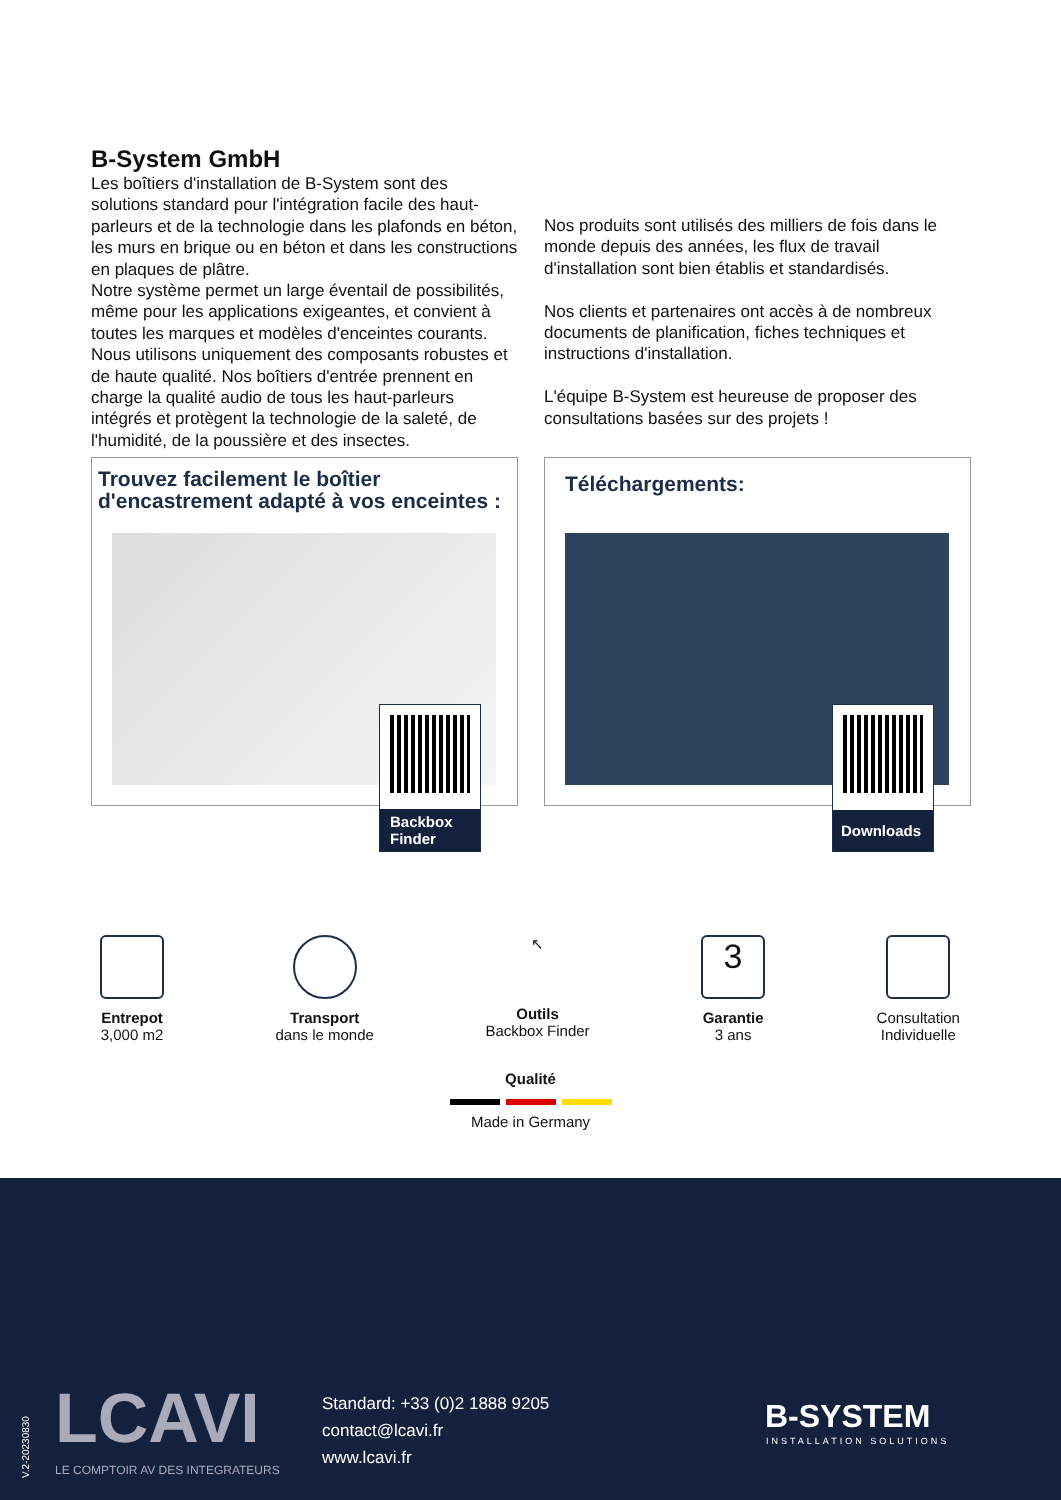B-System GmbH
Les boîtiers d'installation de B-System sont des solutions standard pour l'intégration facile des haut-parleurs et de la technologie dans les plafonds en béton, les murs en brique ou en béton et dans les constructions en plaques de plâtre.
Notre système permet un large éventail de possibilités, même pour les applications exigeantes, et convient à toutes les marques et modèles d'enceintes courants.
Nous utilisons uniquement des composants robustes et de haute qualité. Nos boîtiers d'entrée prennent en charge la qualité audio de tous les haut-parleurs intégrés et protègent la technologie de la saleté, de l'humidité, de la poussière et des insectes.
Nos produits sont utilisés des milliers de fois dans le monde depuis des années, les flux de travail d'installation sont bien établis et standardisés.
Nos clients et partenaires ont accès à de nombreux documents de planification, fiches techniques et instructions d'installation.
L'équipe B-System est heureuse de proposer des consultations basées sur des projets !
Trouvez facilement le boîtier d'encastrement adapté à vos enceintes :
Backbox Finder
Téléchargements:
Downloads
Entrepot
3,000 m2
Transport
dans le monde
↖
Outils
Backbox Finder
3
Garantie
3 ans
Consultation
Individuelle
Qualité
Made in Germany
V.2-20230830
LCAVI
LE COMPTOIR AV DES INTEGRATEURS
Standard: +33 (0)2 1888 9205
contact@lcavi.fr
www.lcavi.fr
B-SYSTEM
INSTALLATION SOLUTIONS